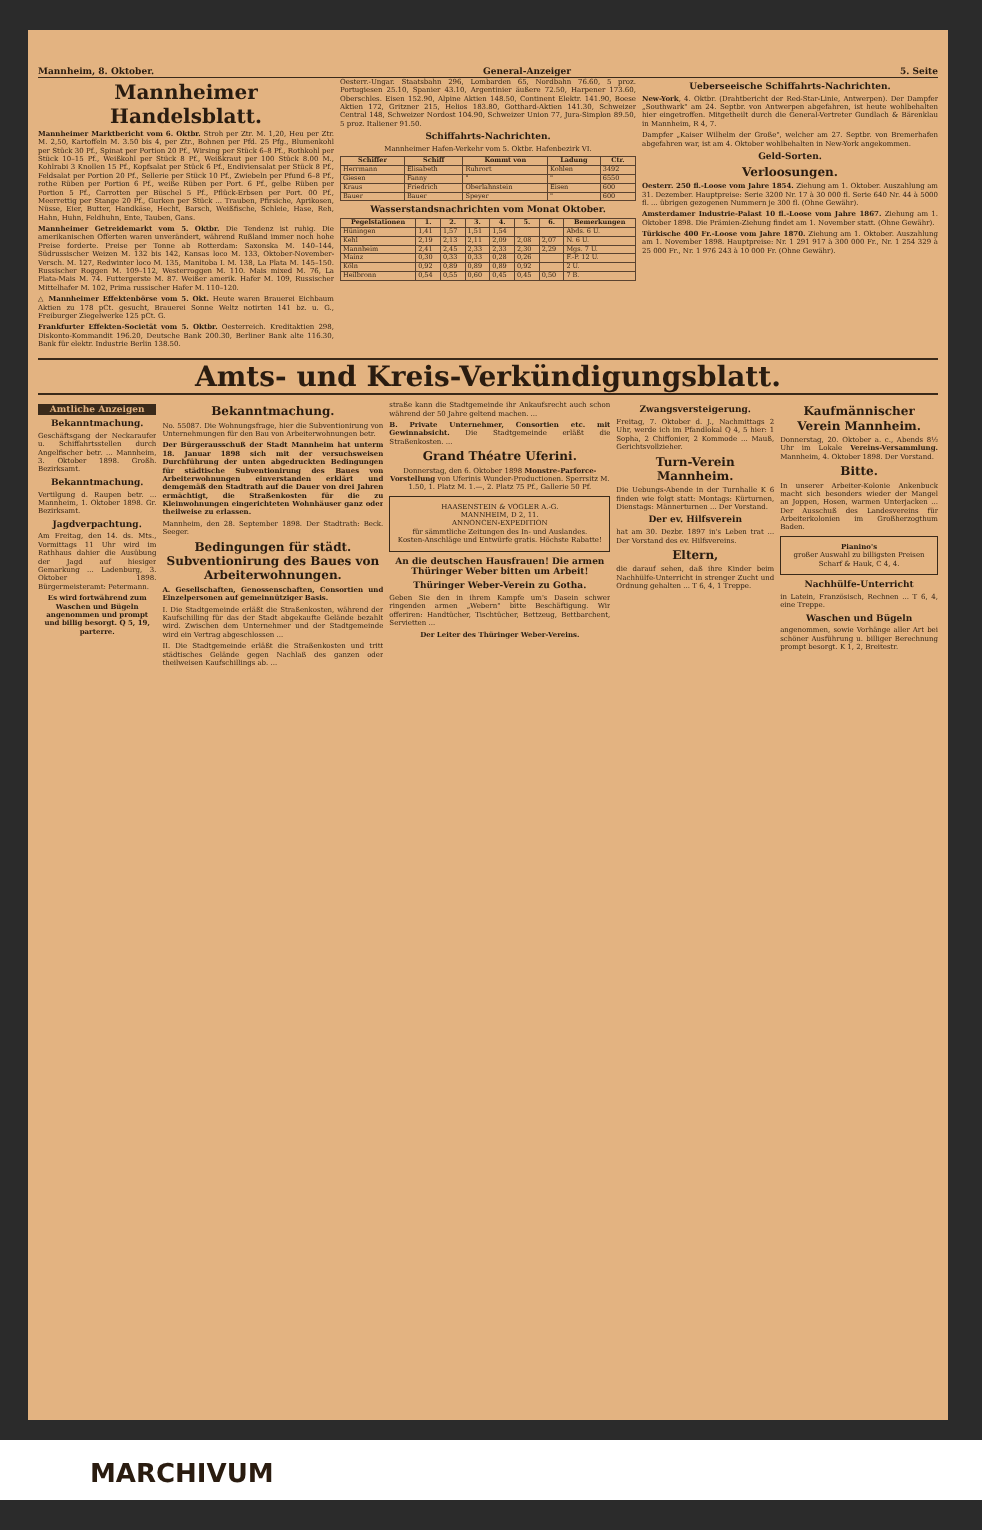Mannheim, 8. Oktober. General-Anzeiger 5. Seite
Mannheimer Handelsblatt.
Mannheimer Marktbericht vom 6. Oktbr. Stroh per Ztr. M. 1,20, Heu per Ztr. M. 2,50, Kartoffeln M. 3.50 bis 4, per Ztr., Bohnen per Pfd. 25 Pfg., Blumenkohl per Stück 30 Pf., Spinat per Portion 20 Pf., Wirsing per Stück 6–8 Pf., Rothkohl per Stück 10–15 Pf., Weißkohl per Stück 8 Pf., Weißkraut per 100 Stück 8.00 M., Kohlrabi 3 Knollen 15 Pf., Kopfsalat per Stück 6 Pf., Endiviensalat per Stück 8 Pf., Feldsalat per Portion 20 Pf., Sellerie per Stück 10 Pf., Zwiebeln per Pfund 6–8 Pf., rothe Rüben per Portion 6 Pf., weiße Rüben per Port. 6 Pf., gelbe Rüben per Portion 5 Pf., Carrotten per Büschel 5 Pf., Pflück-Erbsen per Port. 00 Pf., Meerrettig per Stange 20 Pf., Gurken per Stück ... Trauben, Pfirsiche, Aprikosen, Nüsse, Eier, Butter, Handkäse, Hecht, Barsch, Weißfische, Schleie, Hase, Reh, Hahn, Huhn, Feldhuhn, Ente, Tauben, Gans.
Mannheimer Getreidemarkt vom 5. Oktbr. Die Tendenz ist ruhig. Die amerikanischen Offerten waren unverändert, während Rußland immer noch hohe Preise forderte. Preise per Tonne ab Rotterdam: Saxonska M. 140–144, Südrussischer Weizen M. 132 bis 142, Kansas loco M. 133, Oktober-November-Versch. M. 127, Redwinter loco M. 135, Manitoba I. M. 138, La Plata M. 145–150. Russischer Roggen M. 109–112, Westerroggen M. 110. Mais mixed M. 76, La Plata-Mais M. 74. Futtergerste M. 87. Weißer amerik. Hafer M. 109, Russischer Mittelhafer M. 102, Prima russischer Hafer M. 110–120.
△ Mannheimer Effektenbörse vom 5. Okt. Heute waren Brauerei Eichbaum Aktien zu 178 pCt. gesucht, Brauerei Sonne Weltz notirten 141 bz. u. G., Freiburger Ziegelwerke 125 pCt. G.
Frankfurter Effekten-Societät vom 5. Oktbr. Oesterreich. Kreditaktien 298, Diskonto-Kommandit 196.20, Deutsche Bank 200.30, Berliner Bank alte 116.30, Bank für elektr. Industrie Berlin 138.50.
Oesterr.-Ungar. Staatsbahn 296, Lombarden 65, Nordbahn 76.60, 5 proz. Portugiesen 25.10, Spanier 43.10, Argentinier äußere 72.50, Harpener 173.60, Oberschles. Eisen 152.90, Alpine Aktien 148.50, Continent Elektr. 141.90, Boese Aktien 172, Gritzner 215, Helios 183.80, Gotthard-Aktien 141.30, Schweizer Central 148, Schweizer Nordost 104.90, Schweizer Union 77, Jura-Simplon 89.50, 5 proz. Italiener 91.50.
Schiffahrts-Nachrichten.
Mannheimer Hafen-Verkehr vom 5. Oktbr. Hafenbezirk VI.
| Schiffer | Schiff | Kommt von | Ladung | Ctr. |
| --- | --- | --- | --- | --- |
| Herrmann | Elisabeth | Ruhrort | Kohlen | 3492 |
| Giesen | Fanny | " | " | 6550 |
| Kraus | Friedrich | Oberlahnstein | Eisen | 600 |
| Bauer | Bauer | Speyer | " | 600 |
Wasserstandsnachrichten vom Monat Oktober.
| Pegelstationen | 1. | 2. | 3. | 4. | 5. | 6. | Bemerkungen |
| --- | --- | --- | --- | --- | --- | --- | --- |
| Hüningen | 1,41 | 1,57 | 1,51 | 1,54 | | | Abds. 6 U. |
| Kehl | 2,19 | 2,13 | 2,11 | 2,09 | 2,08 | 2,07 | N. 6 U. |
| Mannheim | 2,41 | 2,45 | 2,33 | 2,33 | 2,30 | 2,29 | Mgs. 7 U. |
| Mainz | 0,30 | 0,33 | 0,33 | 0,28 | 0,26 | | F.-P. 12 U. |
| Köln | 0,92 | 0,89 | 0,89 | 0,89 | 0,92 | | 2 U. |
| Heilbronn | 0,54 | 0,55 | 0,60 | 0,45 | 0,45 | 0,50 | 7 B. |
Ueberseeische Schiffahrts-Nachrichten.
New-York, 4. Oktbr. (Drahtbericht der Red-Star-Linie, Antwerpen). Der Dampfer „Southwark" am 24. Septbr. von Antwerpen abgefahren, ist heute wohlbehalten hier eingetroffen. Mitgetheilt durch die General-Vertreter Gundlach & Bärenklau in Mannheim, R 4, 7.
Dampfer „Kaiser Wilhelm der Große", welcher am 27. Septbr. von Bremerhafen abgefahren war, ist am 4. Oktober wohlbehalten in New-York angekommen.
Geld-Sorten.
Verloosungen.
Oesterr. 250 fl.-Loose vom Jahre 1854. Ziehung am 1. Oktober. Auszahlung am 31. Dezember. Hauptpreise: Serie 3200 Nr. 17 à 30 000 fl. Serie 640 Nr. 44 à 5000 fl. ... übrigen gezogenen Nummern je 300 fl. (Ohne Gewähr).
Amsterdamer Industrie-Palast 10 fl.-Loose vom Jahre 1867. Ziehung am 1. Oktober 1898. Die Prämien-Ziehung findet am 1. November statt. (Ohne Gewähr).
Türkische 400 Fr.-Loose vom Jahre 1870. Ziehung am 1. Oktober. Auszahlung am 1. November 1898. Hauptpreise: Nr. 1 291 917 à 300 000 Fr., Nr. 1 254 329 à 25 000 Fr., Nr. 1 976 243 à 10 000 Fr. (Ohne Gewähr).
Amts- und Kreis-Verkündigungsblatt.
Amtliche Anzeigen
Bekanntmachung.
Geschäftsgang der Neckaraufer u. Schiffahrtsstellen durch Angelfischer betr. ... Mannheim, 3. Oktober 1898. Großh. Bezirksamt.
Bekanntmachung.
Vertilgung d. Raupen betr. ... Mannheim, 1. Oktober 1898. Gr. Bezirksamt.
Jagdverpachtung.
Am Freitag, den 14. ds. Mts., Vormittags 11 Uhr wird im Rathhaus dahier die Ausübung der Jagd auf hiesiger Gemarkung ... Ladenburg, 3. Oktober 1898. Bürgermeisteramt: Petermann.
Es wird fortwährend zum Waschen und Bügeln angenommen und prompt und billig besorgt. Q 5, 19, parterre.
Bekanntmachung.
No. 55087. Die Wohnungsfrage, hier die Subventionirung von Unternehmungen für den Bau von Arbeiterwohnungen betr.
Der Bürgerausschuß der Stadt Mannheim hat unterm 18. Januar 1898 sich mit der versuchsweisen Durchführung der unten abgedruckten Bedingungen für städtische Subventionirung des Baues von Arbeiterwohnungen einverstanden erklärt und demgemäß den Stadtrath auf die Dauer von drei Jahren ermächtigt, die Straßenkosten für die zu Kleinwohnungen eingerichteten Wohnhäuser ganz oder theilweise zu erlassen.
Mannheim, den 28. September 1898. Der Stadtrath: Beck. Seeger.
Bedingungen für städt. Subventionirung des Baues von Arbeiterwohnungen.
A. Gesellschaften, Genossenschaften, Consortien und Einzelpersonen auf gemeinnütziger Basis.
I. Die Stadtgemeinde erläßt die Straßenkosten, während der Kaufschilling für das der Stadt abgekaufte Gelände bezahlt wird. Zwischen dem Unternehmer und der Stadtgemeinde wird ein Vertrag abgeschlossen ...
II. Die Stadtgemeinde erläßt die Straßenkosten und tritt städtisches Gelände gegen Nachlaß des ganzen oder theilweisen Kaufschillings ab. ...
straße kann die Stadtgemeinde ihr Ankaufsrecht auch schon während der 50 Jahre geltend machen. ...
B. Private Unternehmer, Consortien etc. mit Gewinnabsicht. Die Stadtgemeinde erläßt die Straßenkosten. ...
Grand Théatre Uferini.
Donnerstag, den 6. Oktober 1898 Monstre-Parforce-Vorstellung von Uferinis Wunder-Productionen. Sperrsitz M. 1.50, 1. Platz M. 1.—, 2. Platz 75 Pf., Gallerie 50 Pf.
HAASENSTEIN & VOGLER A.-G.
MANNHEIM, D 2, 11.
ANNONCEN-EXPEDITION
für sämmtliche Zeitungen des In- und Auslandes.
Kosten-Anschläge und Entwürfe gratis. Höchste Rabatte!
An die deutschen Hausfrauen! Die armen Thüringer Weber bitten um Arbeit!
Thüringer Weber-Verein zu Gotha.
Geben Sie den in ihrem Kampfe um's Dasein schwer ringenden armen „Webern" bitte Beschäftigung. Wir offeriren: Handtücher, Tischtücher, Bettzeug, Bettbarchent, Servietten ...
Der Leiter des Thüringer Weber-Vereins.
Zwangsversteigerung.
Freitag, 7. Oktober d. J., Nachmittags 2 Uhr, werde ich im Pfandlokal Q 4, 5 hier: 1 Sopha, 2 Chiffonier, 2 Kommode ... Mauß, Gerichtsvollzieher.
Turn-Verein Mannheim.
Die Uebungs-Abende in der Turnhalle K 6 finden wie folgt statt: Montags: Kürturnen, Dienstags: Männerturnen ... Der Vorstand.
Der ev. Hilfsverein
hat am 30. Dezbr. 1897 in's Leben trat ... Der Vorstand des ev. Hilfsvereins.
Eltern,
die darauf sehen, daß ihre Kinder beim Nachhülfe-Unterricht in strenger Zucht und Ordnung gehalten ... T 6, 4, 1 Treppe.
Kaufmännischer Verein Mannheim.
Donnerstag, 20. Oktober a. c., Abends 8½ Uhr im Lokale Vereins-Versammlung. Mannheim, 4. Oktober 1898. Der Vorstand.
Bitte.
In unserer Arbeiter-Kolonie Ankenbuck macht sich besonders wieder der Mangel an Joppen, Hosen, warmen Unterjacken ... Der Ausschuß des Landesvereins für Arbeiterkolonien im Großherzogthum Baden.
Pianino's
großer Auswahl zu billigsten Preisen
Scharf & Hauk, C 4, 4.
Nachhülfe-Unterricht
in Latein, Französisch, Rechnen ... T 6, 4, eine Treppe.
Waschen und Bügeln
angenommen, sowie Vorhänge aller Art bei schöner Ausführung u. billiger Berechnung prompt besorgt. K 1, 2, Breitestr.
MARCHIVUM